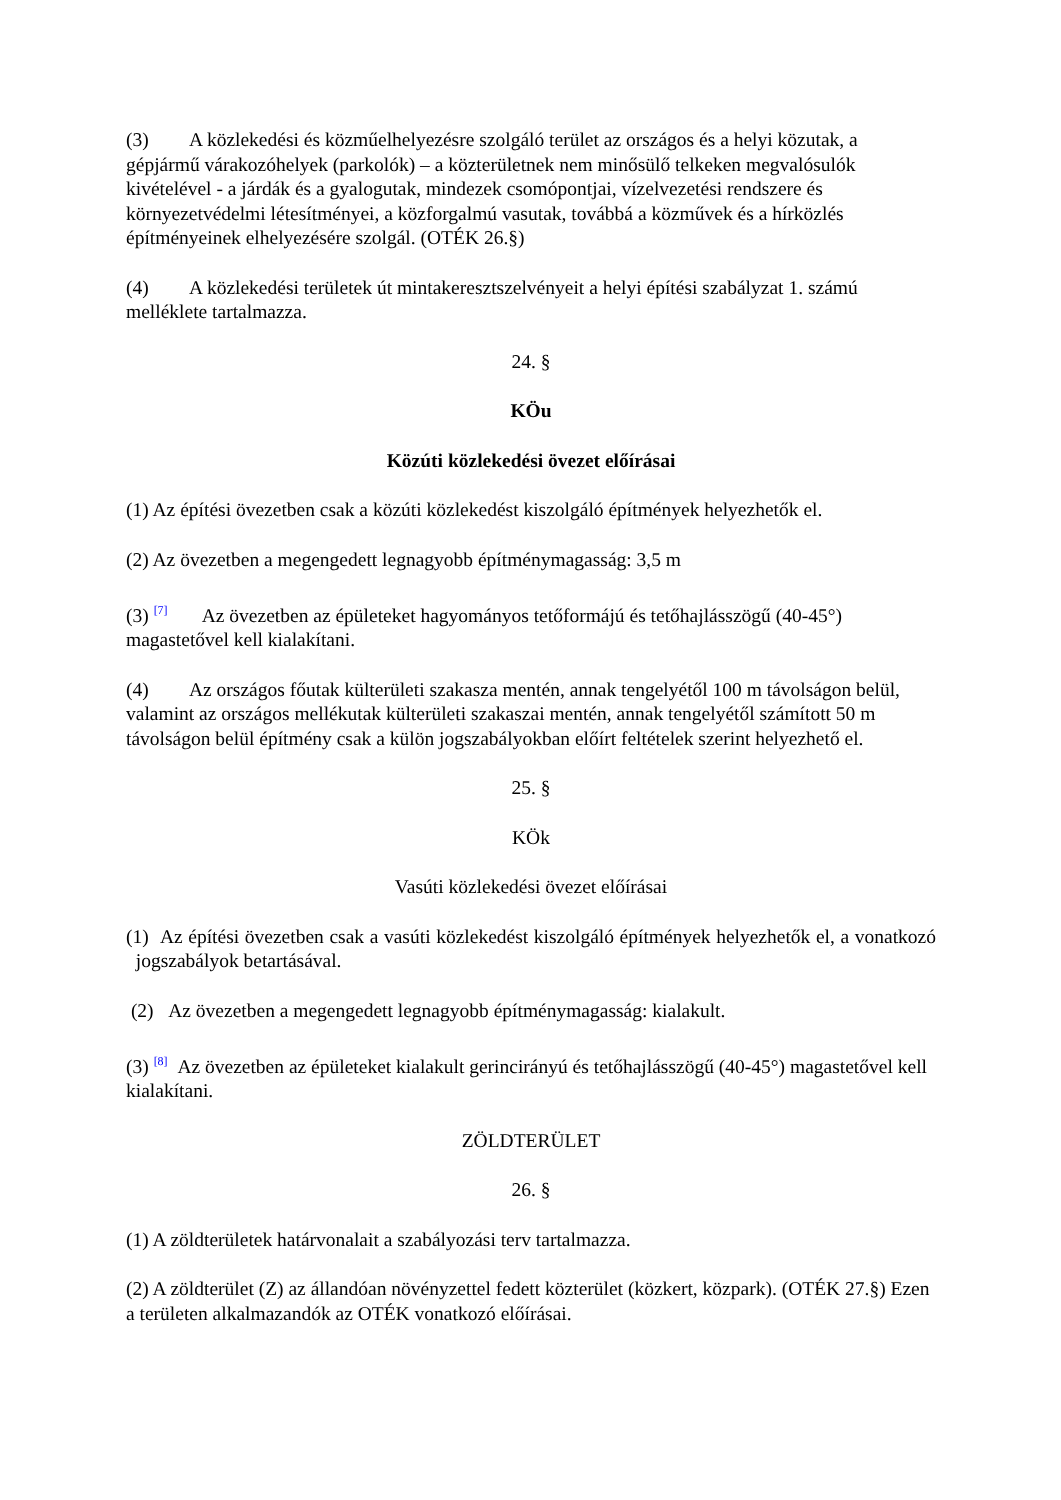(3) A közlekedési és közműelhelyezésre szolgáló terület az országos és a helyi közutak, a gépjármű várakozóhelyek (parkolók) – a közterületnek nem minősülő telkeken megvalósulók kivételével - a járdák és a gyalogutak, mindezek csomópontjai, vízelvezetési rendszere és környezetvédelmi létesítményei, a közforgalmú vasutak, továbbá a közművek és a hírközlés építményeinek elhelyezésére szolgál. (OTÉK 26.§)
(4) A közlekedési területek út mintakeresztszelvényeit a helyi építési szabályzat 1. számú melléklete tartalmazza.
24. §
KÖu
Közúti közlekedési övezet előírásai
(1) Az építési övezetben csak a közúti közlekedést kiszolgáló építmények helyezhetők el.
(2) Az övezetben a megengedett legnagyobb építménymagasság: 3,5 m
(3) <sup>[7]</sup> Az övezetben az épületeket hagyományos tetőformájú és tetőhajlásszögű (40-45°) magastetővel kell kialakítani.
(4) Az országos főutak külterületi szakasza mentén, annak tengelyétől 100 m távolságon belül, valamint az országos mellékutak külterületi szakaszai mentén, annak tengelyétől számított 50 m távolságon belül építmény csak a külön jogszabályokban előírt feltételek szerint helyezhető el.
25. §
KÖk
Vasúti közlekedési övezet előírásai
(1) Az építési övezetben csak a vasúti közlekedést kiszolgáló építmények helyezhetők el, a vonatkozó jogszabályok betartásával.
(2) Az övezetben a megengedett legnagyobb építménymagasság: kialakult.
(3) <sup>[8]</sup> Az övezetben az épületeket kialakult gerincirányú és tetőhajlásszögű (40-45°) magastetővel kell kialakítani.
ZÖLDTERÜLET
26. §
(1) A zöldterületek határvonalait a szabályozási terv tartalmazza.
(2) A zöldterület (Z) az állandóan növényzettel fedett közterület (közkert, közpark). (OTÉK 27.§) Ezen a területen alkalmazandók az OTÉK vonatkozó előírásai.